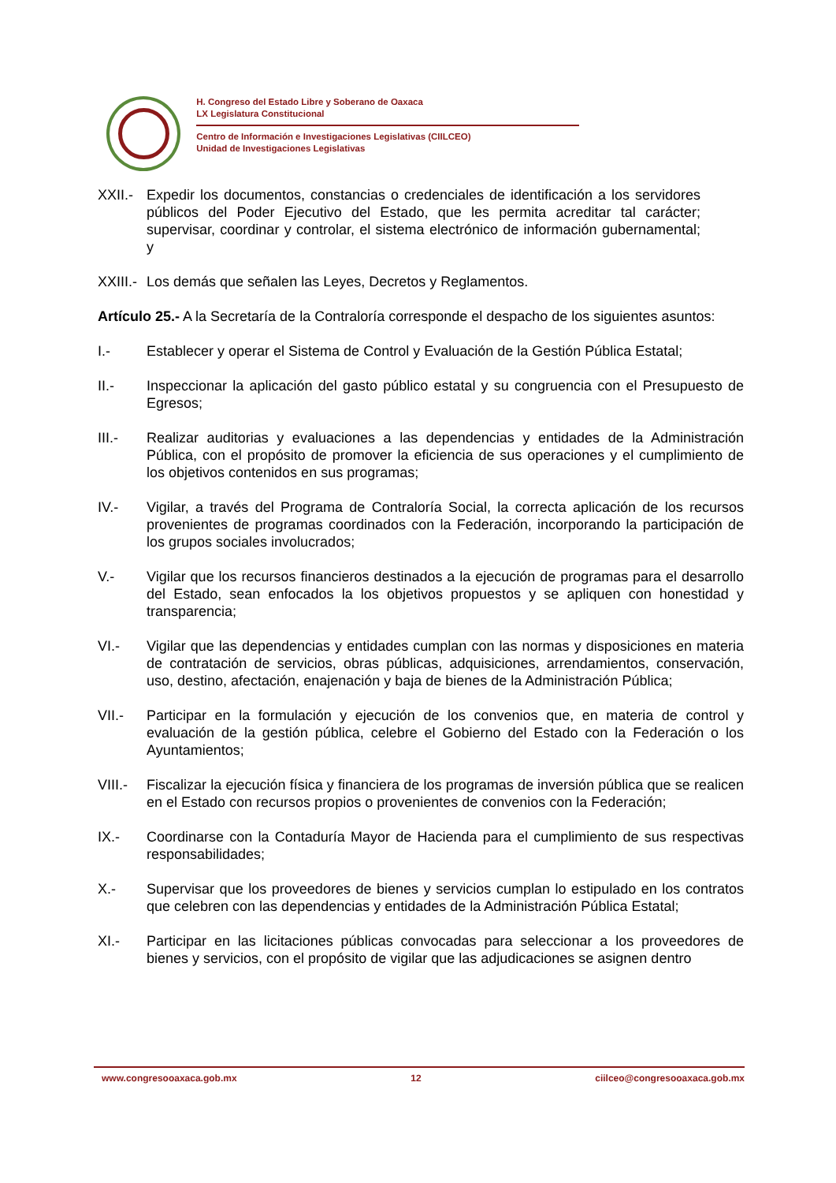H. Congreso del Estado Libre y Soberano de Oaxaca
LX Legislatura Constitucional
Centro de Información e Investigaciones Legislativas (CIILCEO)
Unidad de Investigaciones Legislativas
XXII.- Expedir los documentos, constancias o credenciales de identificación a los servidores públicos del Poder Ejecutivo del Estado, que les permita acreditar tal carácter; supervisar, coordinar y controlar, el sistema electrónico de información gubernamental; y
XXIII.- Los demás que señalen las Leyes, Decretos y Reglamentos.
Artículo 25.- A la Secretaría de la Contraloría corresponde el despacho de los siguientes asuntos:
I.- Establecer y operar el Sistema de Control y Evaluación de la Gestión Pública Estatal;
II.- Inspeccionar la aplicación del gasto público estatal y su congruencia con el Presupuesto de Egresos;
III.- Realizar auditorias y evaluaciones a las dependencias y entidades de la Administración Pública, con el propósito de promover la eficiencia de sus operaciones y el cumplimiento de los objetivos contenidos en sus programas;
IV.- Vigilar, a través del Programa de Contraloría Social, la correcta aplicación de los recursos provenientes de programas coordinados con la Federación, incorporando la participación de los grupos sociales involucrados;
V.- Vigilar que los recursos financieros destinados a la ejecución de programas para el desarrollo del Estado, sean enfocados la los objetivos propuestos y se apliquen con honestidad y transparencia;
VI.- Vigilar que las dependencias y entidades cumplan con las normas y disposiciones en materia de contratación de servicios, obras públicas, adquisiciones, arrendamientos, conservación, uso, destino, afectación, enajenación y baja de bienes de la Administración Pública;
VII.- Participar en la formulación y ejecución de los convenios que, en materia de control y evaluación de la gestión pública, celebre el Gobierno del Estado con la Federación o los Ayuntamientos;
VIII.- Fiscalizar la ejecución física y financiera de los programas de inversión pública que se realicen en el Estado con recursos propios o provenientes de convenios con la Federación;
IX.- Coordinarse con la Contaduría Mayor de Hacienda para el cumplimiento de sus respectivas responsabilidades;
X.- Supervisar que los proveedores de bienes y servicios cumplan lo estipulado en los contratos que celebren con las dependencias y entidades de la Administración Pública Estatal;
XI.- Participar en las licitaciones públicas convocadas para seleccionar a los proveedores de bienes y servicios, con el propósito de vigilar que las adjudicaciones se asignen dentro
www.congresooaxaca.gob.mx 12 ciilceo@congresooaxaca.gob.mx